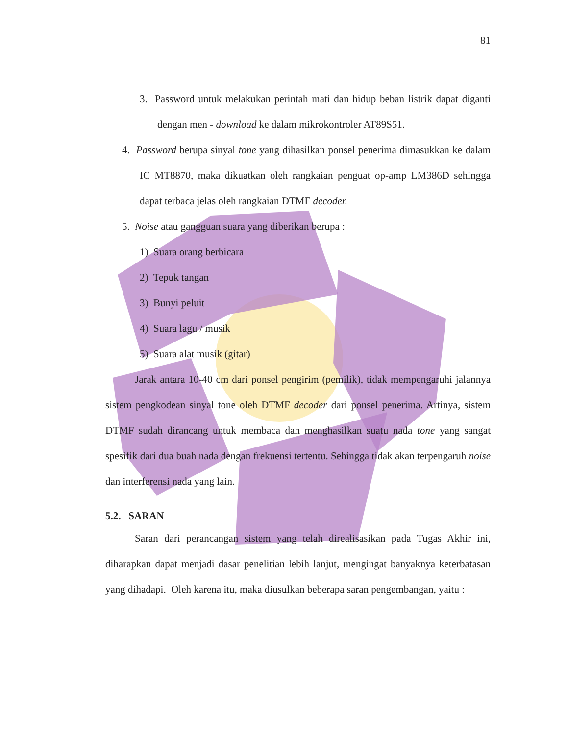81
3. Password untuk melakukan perintah mati dan hidup beban listrik dapat diganti dengan men - download ke dalam mikrokontroler AT89S51.
4. Password berupa sinyal tone yang dihasilkan ponsel penerima dimasukkan ke dalam IC MT8870, maka dikuatkan oleh rangkaian penguat op-amp LM386D sehingga dapat terbaca jelas oleh rangkaian DTMF decoder.
5. Noise atau gangguan suara yang diberikan berupa :
1) Suara orang berbicara
2) Tepuk tangan
3) Bunyi peluit
4) Suara lagu / musik
5) Suara alat musik (gitar)
Jarak antara 10-40 cm dari ponsel pengirim (pemilik), tidak mempengaruhi jalannya sistem pengkodean sinyal tone oleh DTMF decoder dari ponsel penerima. Artinya, sistem DTMF sudah dirancang untuk membaca dan menghasilkan suatu nada tone yang sangat spesifik dari dua buah nada dengan frekuensi tertentu. Sehingga tidak akan terpengaruh noise dan interferensi nada yang lain.
5.2. SARAN
Saran dari perancangan sistem yang telah direalisasikan pada Tugas Akhir ini, diharapkan dapat menjadi dasar penelitian lebih lanjut, mengingat banyaknya keterbatasan yang dihadapi. Oleh karena itu, maka diusulkan beberapa saran pengembangan, yaitu :